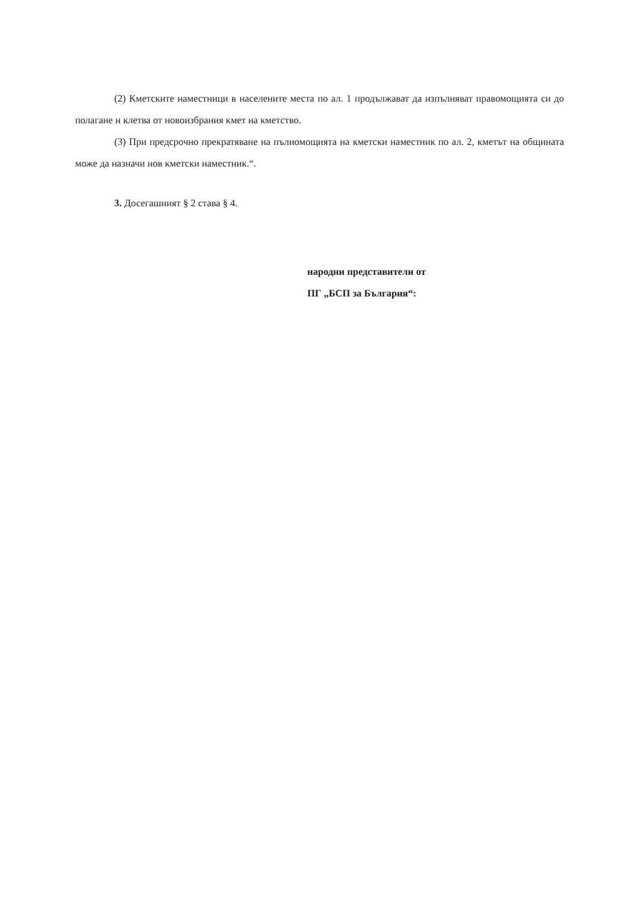(2) Кметските наместници в населените места по ал. 1 продължават да изпълняват правомощията си до полагане н клетва от новоизбрания кмет на кметство.
(3) При предсрочно прекратяване на пълномощията на кметски наместник по ал. 2, кметът на общината може да назначи нов кметски наместник.“.
3. Досегашният § 2 става § 4.
народни представители от
ПГ „БСП за България“: